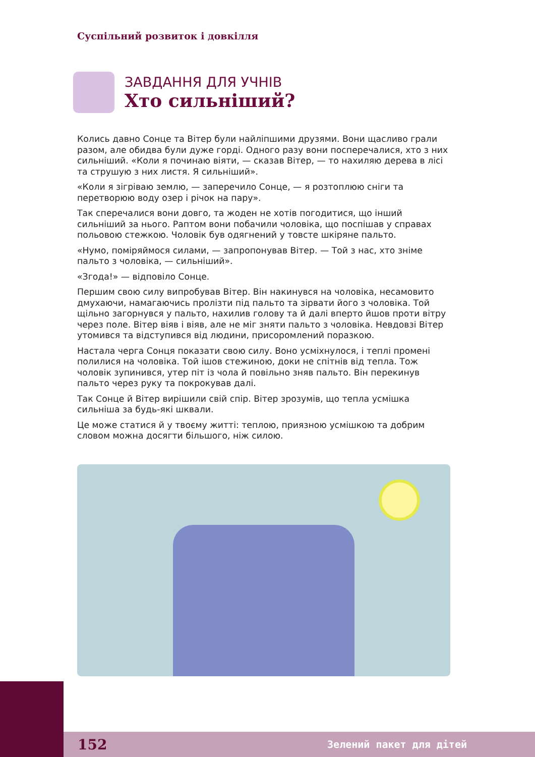Суспільний розвиток і довкілля
ЗАВДАННЯ ДЛЯ УЧНІВ
Хто сильніший?
Колись давно Сонце та Вітер були найліпшими друзями. Вони щасливо грали разом, але обидва були дуже горді. Одного разу вони посперечалися, хто з них сильніший. «Коли я починаю віяти, — сказав Вітер, — то нахиляю дерева в лісі та струшую з них листя. Я сильніший».
«Коли я зігріваю землю, — заперечило Сонце, — я розтоплюю сніги та перетворюю воду озер і річок на пару».
Так сперечалися вони довго, та жоден не хотів погодитися, що інший сильніший за нього. Раптом вони побачили чоловіка, що поспішав у справах польовою стежкою. Чоловік був одягнений у товсте шкіряне пальто.
«Нумо, поміряймося силами, — запропонував Вітер. — Той з нас, хто зніме пальто з чоловіка, — сильніший».
«Згода!» — відповіло Сонце.
Першим свою силу випробував Вітер. Він накинувся на чоловіка, несамовито дмухаючи, намагаючись пролізти під пальто та зірвати його з чоловіка. Той щільно загорнувся у пальто, нахилив голову та й далі вперто йшов проти вітру через поле. Вітер віяв і віяв, але не міг зняти пальто з чоловіка. Невдовзі Вітер утомився та відступився від людини, присоромлений поразкою.
Настала черга Сонця показати свою силу. Воно усміхнулося, і теплі промені полилися на чоловіка. Той ішов стежиною, доки не спітнів від тепла. Тож чоловік зупинився, утер піт із чола й повільно зняв пальто. Він перекинув пальто через руку та покрокував далі.
Так Сонце й Вітер вирішили свій спір. Вітер зрозумів, що тепла усмішка сильніша за будь-які шквали.
Це може статися й у твоєму житті: теплою, приязною усмішкою та добрим словом можна досягти більшого, ніж силою.
152 Зелений пакет для дітей